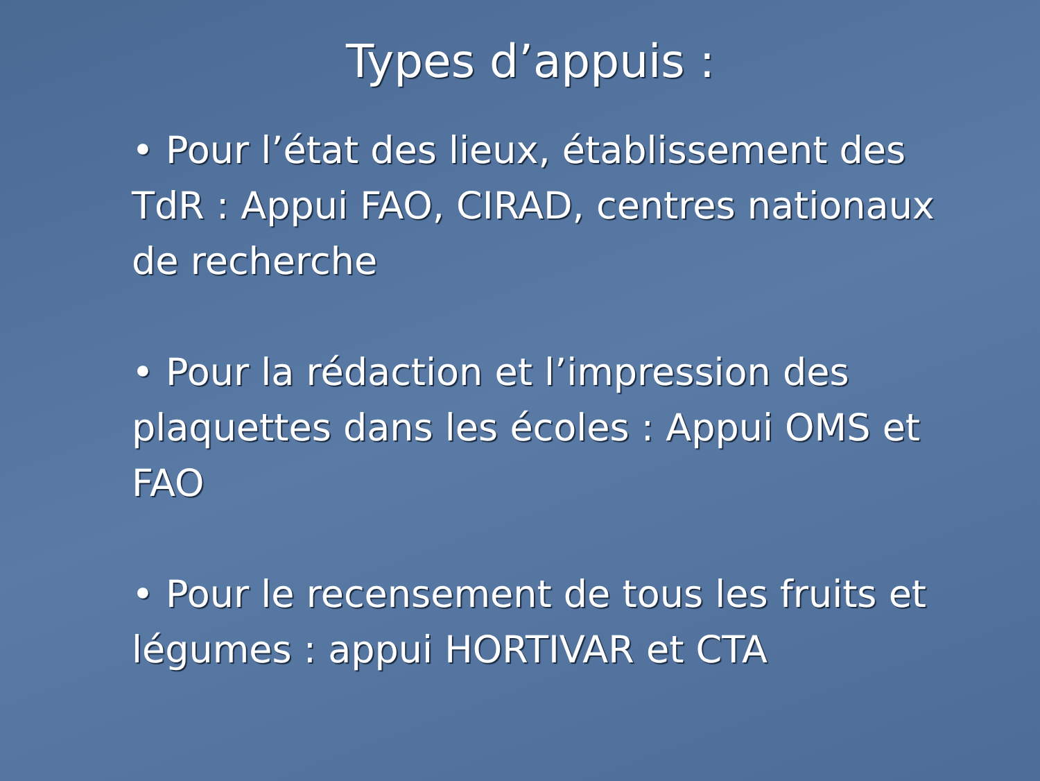Types d’appuis :
• Pour l’état des lieux, établissement des TdR : Appui FAO, CIRAD, centres nationaux de recherche
• Pour la rédaction et l’impression des plaquettes dans les écoles : Appui OMS et FAO
• Pour le recensement de tous les fruits et légumes : appui HORTIVAR et CTA